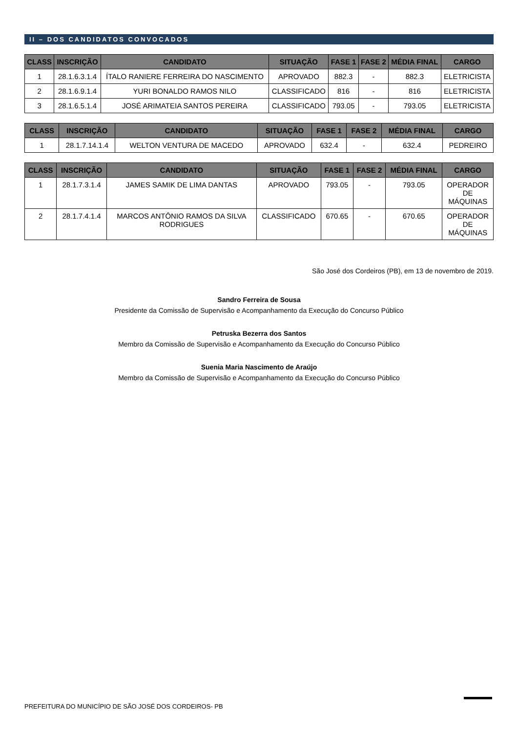II – DOS CANDIDATOS CONVOCADOS
| CLASS | INSCRIÇÃO | CANDIDATO | SITUAÇÃO | FASE 1 | FASE 2 | MÉDIA FINAL | CARGO |
| --- | --- | --- | --- | --- | --- | --- | --- |
| 1 | 28.1.6.3.1.4 | ÍTALO RANIERE FERREIRA DO NASCIMENTO | APROVADO | 882.3 | - | 882.3 | ELETRICISTA |
| 2 | 28.1.6.9.1.4 | YURI BONALDO RAMOS NILO | CLASSIFICADO | 816 | - | 816 | ELETRICISTA |
| 3 | 28.1.6.5.1.4 | JOSÉ ARIMATEIA SANTOS PEREIRA | CLASSIFICADO | 793.05 | - | 793.05 | ELETRICISTA |
| CLASS | INSCRIÇÃO | CANDIDATO | SITUAÇÃO | FASE 1 | FASE 2 | MÉDIA FINAL | CARGO |
| --- | --- | --- | --- | --- | --- | --- | --- |
| 1 | 28.1.7.14.1.4 | WELTON VENTURA DE MACEDO | APROVADO | 632.4 | - | 632.4 | PEDREIRO |
| CLASS | INSCRIÇÃO | CANDIDATO | SITUAÇÃO | FASE 1 | FASE 2 | MÉDIA FINAL | CARGO |
| --- | --- | --- | --- | --- | --- | --- | --- |
| 1 | 28.1.7.3.1.4 | JAMES SAMIK DE LIMA DANTAS | APROVADO | 793.05 | - | 793.05 | OPERADOR DE MÁQUINAS |
| 2 | 28.1.7.4.1.4 | MARCOS ANTÔNIO RAMOS DA SILVA RODRIGUES | CLASSIFICADO | 670.65 | - | 670.65 | OPERADOR DE MÁQUINAS |
São José dos Cordeiros (PB), em 13 de novembro de 2019.
Sandro Ferreira de Sousa
Presidente da Comissão de Supervisão e Acompanhamento da Execução do Concurso Público
Petruska Bezerra dos Santos
Membro da Comissão de Supervisão e Acompanhamento da Execução do Concurso Público
Suenia Maria Nascimento de Araújo
Membro da Comissão de Supervisão e Acompanhamento da Execução do Concurso Público
PREFEITURA DO MUNICÍPIO DE SÃO JOSÉ DOS CORDEIROS- PB